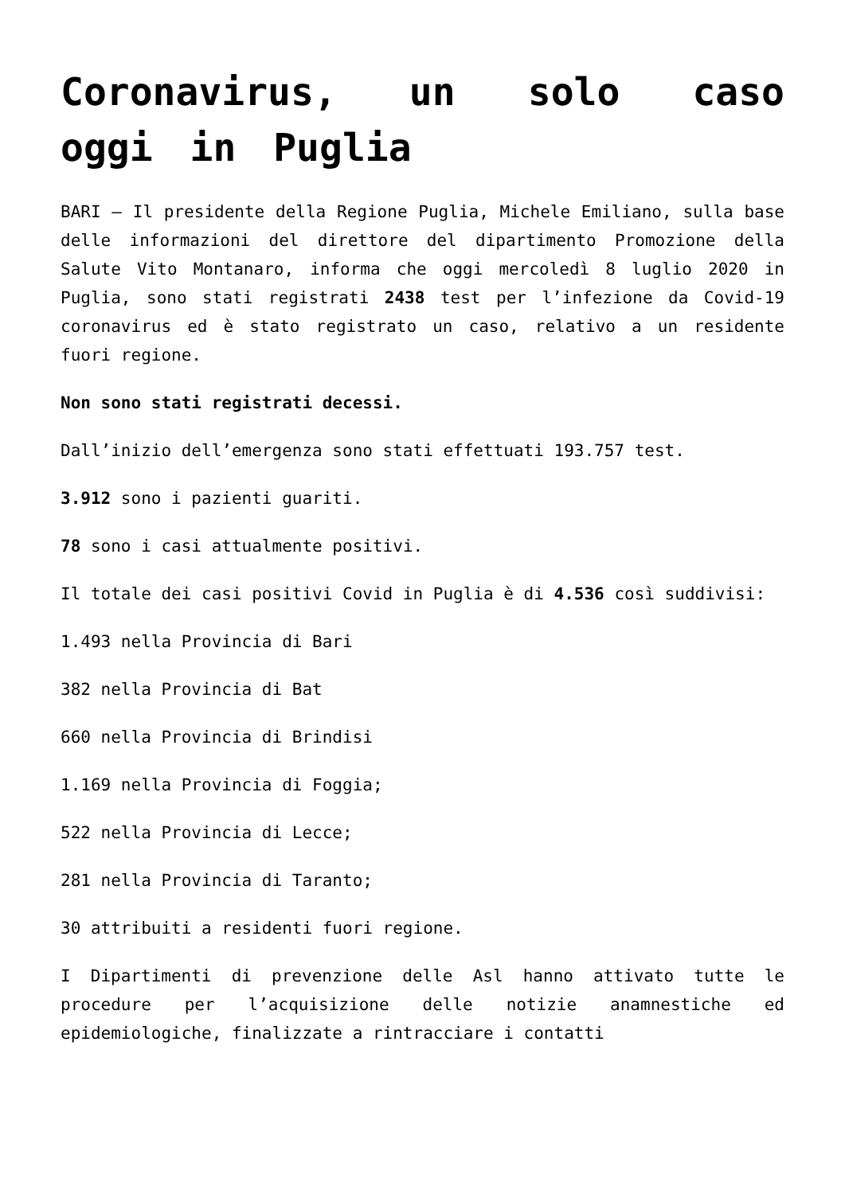Coronavirus, un solo caso oggi in Puglia
BARI – Il presidente della Regione Puglia, Michele Emiliano, sulla base delle informazioni del direttore del dipartimento Promozione della Salute Vito Montanaro, informa che oggi mercoledì 8 luglio 2020 in Puglia, sono stati registrati 2438 test per l’infezione da Covid-19 coronavirus ed è stato registrato un caso, relativo a un residente fuori regione.
Non sono stati registrati decessi.
Dall’inizio dell’emergenza sono stati effettuati 193.757 test.
3.912 sono i pazienti guariti.
78 sono i casi attualmente positivi.
Il totale dei casi positivi Covid in Puglia è di 4.536 così suddivisi:
1.493 nella Provincia di Bari
382 nella Provincia di Bat
660 nella Provincia di Brindisi
1.169 nella Provincia di Foggia;
522 nella Provincia di Lecce;
281 nella Provincia di Taranto;
30 attribuiti a residenti fuori regione.
I Dipartimenti di prevenzione delle Asl hanno attivato tutte le procedure per l’acquisizione delle notizie anamnestiche ed epidemiologiche, finalizzate a rintracciare i contatti